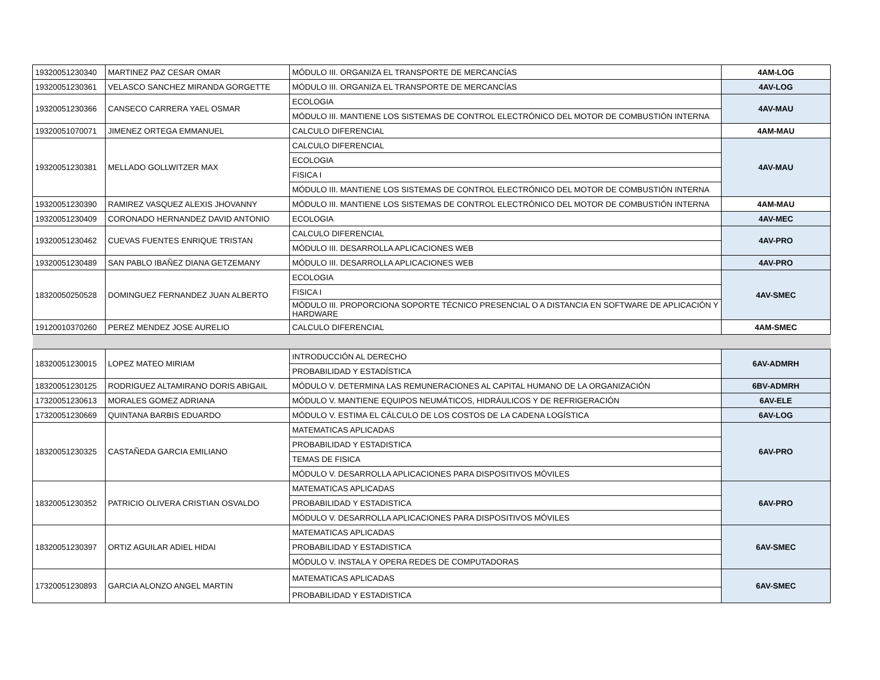| 19320051230340 | MARTINEZ PAZ CESAR OMAR | MÓDULO III. ORGANIZA EL TRANSPORTE DE MERCANCÍAS | 4AM-LOG |
| 19320051230361 | VELASCO SANCHEZ MIRANDA GORGETTE | MÓDULO III. ORGANIZA EL TRANSPORTE DE MERCANCÍAS | 4AV-LOG |
| 19320051230366 | CANSECO CARRERA YAEL OSMAR | ECOLOGIA | 4AV-MAU |
| | | MÓDULO III. MANTIENE LOS SISTEMAS DE CONTROL ELECTRÓNICO DEL MOTOR DE COMBUSTIÓN INTERNA | |
| 19320051070071 | JIMENEZ ORTEGA EMMANUEL | CALCULO DIFERENCIAL | 4AM-MAU |
| 19320051230381 | MELLADO GOLLWITZER MAX | CALCULO DIFERENCIAL | 4AV-MAU |
| | | ECOLOGIA | |
| | | FISICA I | |
| | | MÓDULO III. MANTIENE LOS SISTEMAS DE CONTROL ELECTRÓNICO DEL MOTOR DE COMBUSTIÓN INTERNA | |
| 19320051230390 | RAMIREZ VASQUEZ ALEXIS JHOVANNY | MÓDULO III. MANTIENE LOS SISTEMAS DE CONTROL ELECTRÓNICO DEL MOTOR DE COMBUSTIÓN INTERNA | 4AM-MAU |
| 19320051230409 | CORONADO HERNANDEZ DAVID ANTONIO | ECOLOGIA | 4AV-MEC |
| 19320051230462 | CUEVAS FUENTES ENRIQUE TRISTAN | CALCULO DIFERENCIAL | 4AV-PRO |
| | | MÓDULO III. DESARROLLA APLICACIONES WEB | |
| 19320051230489 | SAN PABLO IBAÑEZ DIANA GETZEMANY | MÓDULO III. DESARROLLA APLICACIONES WEB | 4AV-PRO |
| 18320050250528 | DOMINGUEZ FERNANDEZ JUAN ALBERTO | ECOLOGIA | 4AV-SMEC |
| | | FISICA I | |
| | | MÓDULO III. PROPORCIONA SOPORTE TÉCNICO PRESENCIAL O A DISTANCIA EN SOFTWARE DE APLICACIÓN Y HARDWARE | |
| 19120010370260 | PEREZ MENDEZ JOSE AURELIO | CALCULO DIFERENCIAL | 4AM-SMEC |
| 18320051230015 | LOPEZ MATEO MIRIAM | INTRODUCCIÓN AL DERECHO | 6AV-ADMRH |
| | | PROBABILIDAD Y ESTADÍSTICA | |
| 18320051230125 | RODRIGUEZ ALTAMIRANO DORIS ABIGAIL | MÓDULO V. DETERMINA LAS REMUNERACIONES AL CAPITAL HUMANO DE LA ORGANIZACIÓN | 6BV-ADMRH |
| 17320051230613 | MORALES GOMEZ ADRIANA | MÓDULO V. MANTIENE EQUIPOS NEUMÁTICOS, HIDRÁULICOS Y DE REFRIGERACIÓN | 6AV-ELE |
| 17320051230669 | QUINTANA BARBIS EDUARDO | MÓDULO V. ESTIMA EL CÁLCULO DE LOS COSTOS DE LA CADENA LOGÍSTICA | 6AV-LOG |
| 18320051230325 | CASTAÑEDA GARCIA EMILIANO | MATEMATICAS APLICADAS | 6AV-PRO |
| | | PROBABILIDAD Y ESTADISTICA | |
| | | TEMAS DE FISICA | |
| | | MÓDULO V. DESARROLLA APLICACIONES PARA DISPOSITIVOS MÓVILES | |
| 18320051230352 | PATRICIO OLIVERA CRISTIAN OSVALDO | MATEMATICAS APLICADAS | 6AV-PRO |
| | | PROBABILIDAD Y ESTADISTICA | |
| | | MÓDULO V. DESARROLLA APLICACIONES PARA DISPOSITIVOS MÓVILES | |
| 18320051230397 | ORTIZ AGUILAR ADIEL HIDAI | MATEMATICAS APLICADAS | 6AV-SMEC |
| | | PROBABILIDAD Y ESTADISTICA | |
| | | MÓDULO V. INSTALA Y OPERA REDES DE COMPUTADORAS | |
| 17320051230893 | GARCIA ALONZO ANGEL MARTIN | MATEMATICAS APLICADAS | 6AV-SMEC |
| | | PROBABILIDAD Y ESTADISTICA | |